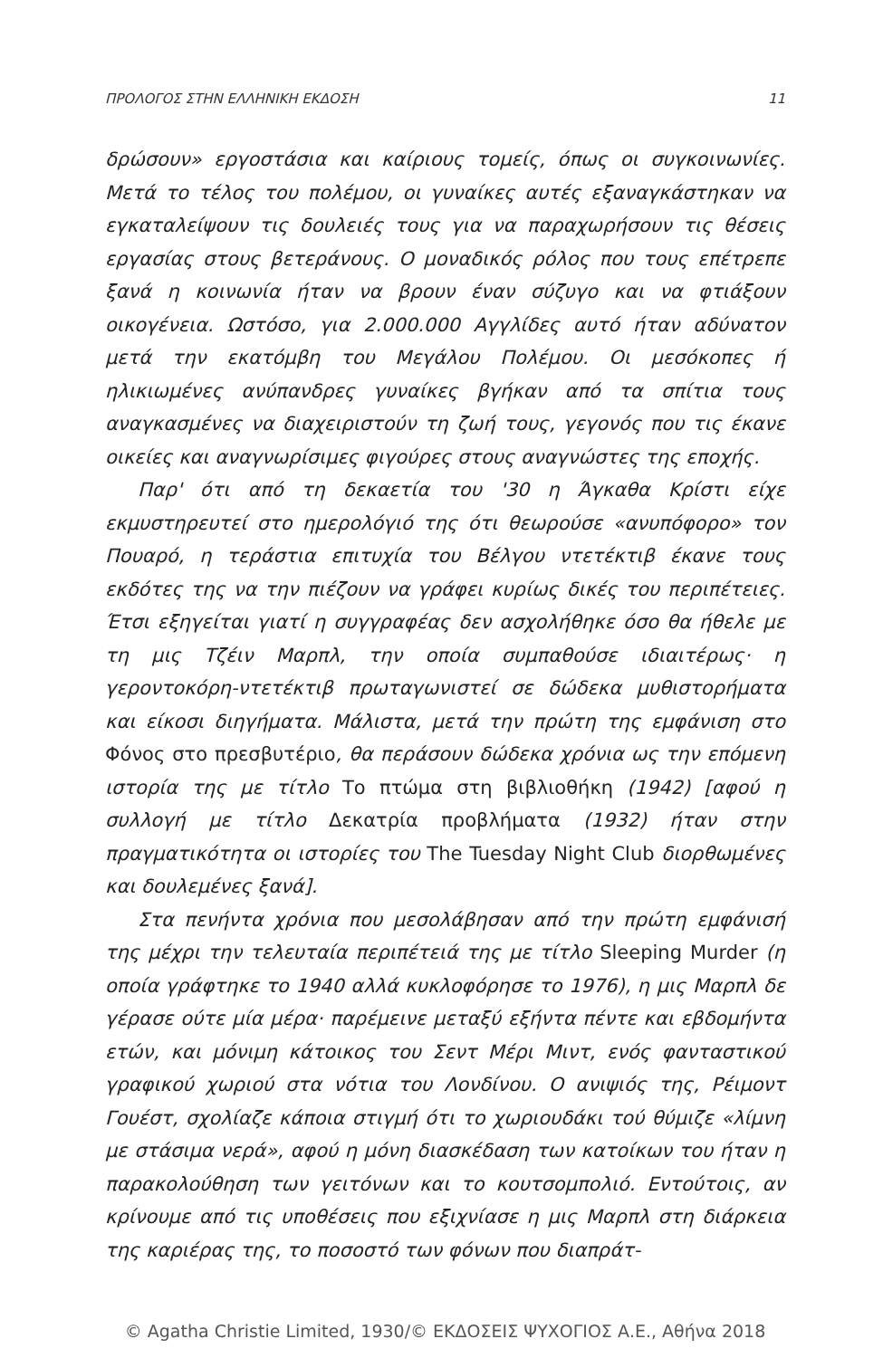ΠΡΟΛΟΓΟΣ ΣΤΗΝ ΕΛΛΗΝΙΚΗ ΕΚΔΟΣΗ 11
δρώσουν» εργοστάσια και καίριους τομείς, όπως οι συγκοινωνίες. Μετά το τέλος του πολέμου, οι γυναίκες αυτές εξαναγκάστηκαν να εγκαταλείψουν τις δουλειές τους για να παραχωρήσουν τις θέσεις εργασίας στους βετεράνους. Ο μοναδικός ρόλος που τους επέτρεπε ξανά η κοινωνία ήταν να βρουν έναν σύζυγο και να φτιάξουν οικογένεια. Ωστόσο, για 2.000.000 Αγγλίδες αυτό ήταν αδύνατον μετά την εκατόμβη του Μεγάλου Πολέμου. Οι μεσόκοπες ή ηλικιωμένες ανύπανδρες γυναίκες βγήκαν από τα σπίτια τους αναγκασμένες να διαχειριστούν τη ζωή τους, γεγονός που τις έκανε οικείες και αναγνωρίσιμες φιγούρες στους αναγνώστες της εποχής.
Παρ' ότι από τη δεκαετία του '30 η Άγκαθα Κρίστι είχε εκμυστηρευτεί στο ημερολόγιό της ότι θεωρούσε «ανυπόφορο» τον Πουαρό, η τεράστια επιτυχία του Βέλγου ντετέκτιβ έκανε τους εκδότες της να την πιέζουν να γράφει κυρίως δικές του περιπέτειες. Έτσι εξηγείται γιατί η συγγραφέας δεν ασχολήθηκε όσο θα ήθελε με τη μις Τζέιν Μαρπλ, την οποία συμπαθούσε ιδιαιτέρως· η γεροντοκόρη-ντετέκτιβ πρωταγωνιστεί σε δώδεκα μυθιστορήματα και είκοσι διηγήματα. Μάλιστα, μετά την πρώτη της εμφάνιση στο Φόνος στο πρεσβυτέριο, θα περάσουν δώδεκα χρόνια ως την επόμενη ιστορία της με τίτλο Το πτώμα στη βιβλιοθήκη (1942) [αφού η συλλογή με τίτλο Δεκατρία προβλήματα (1932) ήταν στην πραγματικότητα οι ιστορίες του The Tuesday Night Club διορθωμένες και δουλεμένες ξανά].
Στα πενήντα χρόνια που μεσολάβησαν από την πρώτη εμφάνισή της μέχρι την τελευταία περιπέτειά της με τίτλο Sleeping Murder (η οποία γράφτηκε το 1940 αλλά κυκλοφόρησε το 1976), η μις Μαρπλ δε γέρασε ούτε μία μέρα· παρέμεινε μεταξύ εξήντα πέντε και εβδομήντα ετών, και μόνιμη κάτοικος του Σεντ Μέρι Μιντ, ενός φανταστικού γραφικού χωριού στα νότια του Λονδίνου. Ο ανιψιός της, Ρέιμοντ Γουέστ, σχολίαζε κάποια στιγμή ότι το χωριουδάκι τού θύμιζε «λίμνη με στάσιμα νερά», αφού η μόνη διασκέδαση των κατοίκων του ήταν η παρακολούθηση των γειτόνων και το κουτσομπολιό. Εντούτοις, αν κρίνουμε από τις υποθέσεις που εξιχνίασε η μις Μαρπλ στη διάρκεια της καριέρας της, το ποσοστό των φόνων που διαπράτ-
© Agatha Christie Limited, 1930/© ΕΚΔΟΣΕΙΣ ΨΥΧΟΓΙΟΣ Α.Ε., Αθήνα 2018